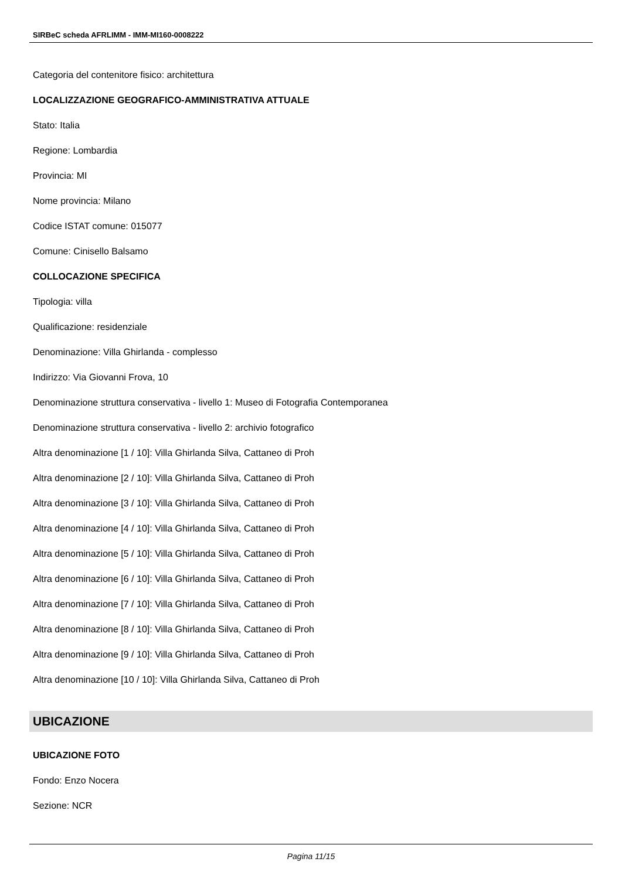SIRBeC scheda AFRLIMM - IMM-MI160-0008222
Categoria del contenitore fisico: architettura
LOCALIZZAZIONE GEOGRAFICO-AMMINISTRATIVA ATTUALE
Stato: Italia
Regione: Lombardia
Provincia: MI
Nome provincia: Milano
Codice ISTAT comune: 015077
Comune: Cinisello Balsamo
COLLOCAZIONE SPECIFICA
Tipologia: villa
Qualificazione: residenziale
Denominazione: Villa Ghirlanda - complesso
Indirizzo: Via Giovanni Frova, 10
Denominazione struttura conservativa - livello 1: Museo di Fotografia Contemporanea
Denominazione struttura conservativa - livello 2: archivio fotografico
Altra denominazione [1 / 10]: Villa Ghirlanda Silva, Cattaneo di Proh
Altra denominazione [2 / 10]: Villa Ghirlanda Silva, Cattaneo di Proh
Altra denominazione [3 / 10]: Villa Ghirlanda Silva, Cattaneo di Proh
Altra denominazione [4 / 10]: Villa Ghirlanda Silva, Cattaneo di Proh
Altra denominazione [5 / 10]: Villa Ghirlanda Silva, Cattaneo di Proh
Altra denominazione [6 / 10]: Villa Ghirlanda Silva, Cattaneo di Proh
Altra denominazione [7 / 10]: Villa Ghirlanda Silva, Cattaneo di Proh
Altra denominazione [8 / 10]: Villa Ghirlanda Silva, Cattaneo di Proh
Altra denominazione [9 / 10]: Villa Ghirlanda Silva, Cattaneo di Proh
Altra denominazione [10 / 10]: Villa Ghirlanda Silva, Cattaneo di Proh
UBICAZIONE
UBICAZIONE FOTO
Fondo: Enzo Nocera
Sezione: NCR
Pagina 11/15